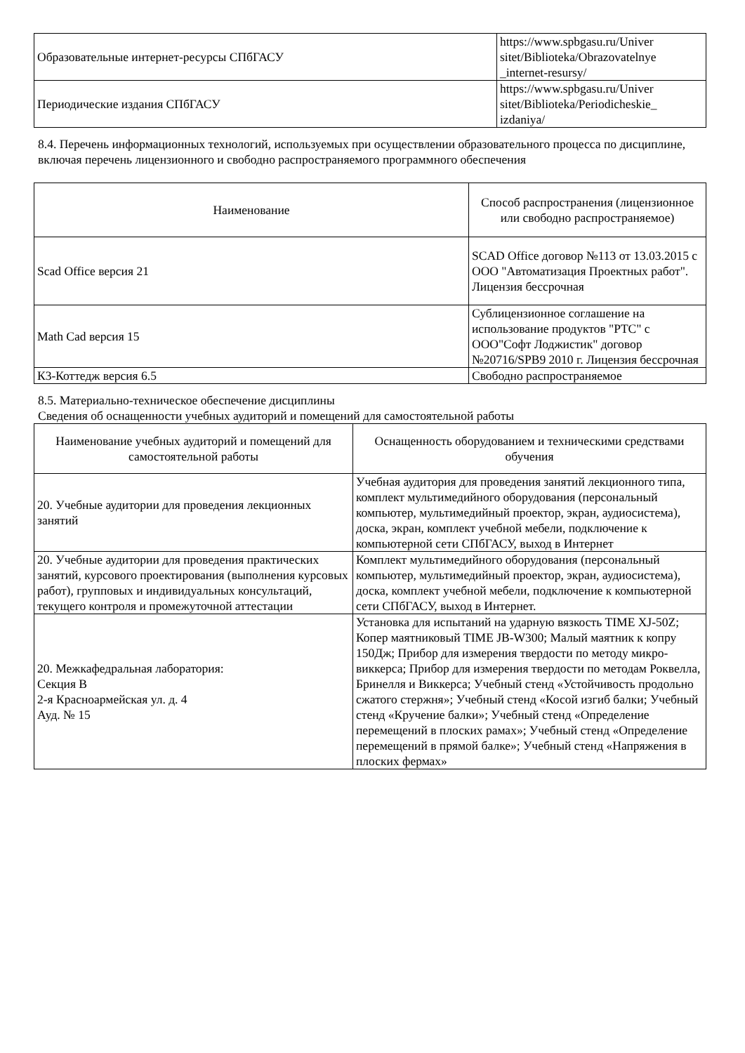| Образовательные интернет-ресурсы СПбГАСУ | https://www.spbgasu.ru/Univer sitet/Biblioteka/Obrazovatelnye _internet-resursy/ |
| Периодические издания СПбГАСУ | https://www.spbgasu.ru/Univer sitet/Biblioteka/Periodicheskie_ izdaniya/ |
8.4. Перечень информационных технологий, используемых при осуществлении образовательного процесса по дисциплине, включая перечень лицензионного и свободно распространяемого программного обеспечения
| Наименование | Способ распространения (лицензионное или свободно распространяемое) |
| --- | --- |
| Scad Office версия 21 | SCAD Office договор №113 от 13.03.2015 с ООО "Автоматизация Проектных работ". Лицензия бессрочная |
| Math Cad версия 15 | Сублицензионное соглашение на использование продуктов "PTC" с ООО"Софт Лоджистик" договор №20716/SPB9 2010 г. Лицензия бессрочная |
| К3-Коттедж версия 6.5 | Свободно распространяемое |
8.5. Материально-техническое обеспечение дисциплины
Сведения об оснащенности учебных аудиторий и помещений для самостоятельной работы
| Наименование учебных аудиторий и помещений для самостоятельной работы | Оснащенность оборудованием и техническими средствами обучения |
| --- | --- |
| 20. Учебные аудитории для проведения лекционных занятий | Учебная аудитория для проведения занятий лекционного типа, комплект мультимедийного оборудования (персональный компьютер, мультимедийный проектор, экран, аудиосистема), доска, экран, комплект учебной мебели, подключение к компьютерной сети СПбГАСУ, выход в Интернет |
| 20. Учебные аудитории для проведения практических занятий, курсового проектирования (выполнения курсовых работ), групповых и индивидуальных консультаций, текущего контроля и промежуточной аттестации | Комплект мультимедийного оборудования (персональный компьютер, мультимедийный проектор, экран, аудиосистема), доска, комплект учебной мебели, подключение к компьютерной сети СПбГАСУ, выход в Интернет. |
| 20. Межкафедральная лаборатория: Секция В 2-я Красноармейская ул. д. 4 Ауд. № 15 | Установка для испытаний на ударную вязкость TIME XJ-50Z; Копер маятниковый TIME JB-W300; Малый маятник к копру 150Дж; Прибор для измерения твердости по методу микро-виккерса; Прибор для измерения твердости по методам Роквелла, Бринелля и Виккерса; Учебный стенд «Устойчивость продольно сжатого стержня»; Учебный стенд «Косой изгиб балки; Учебный стенд «Кручение балки»; Учебный стенд «Определение перемещений в плоских рамах»; Учебный стенд «Определение перемещений в прямой балке»; Учебный стенд «Напряжения в плоских фермах» |